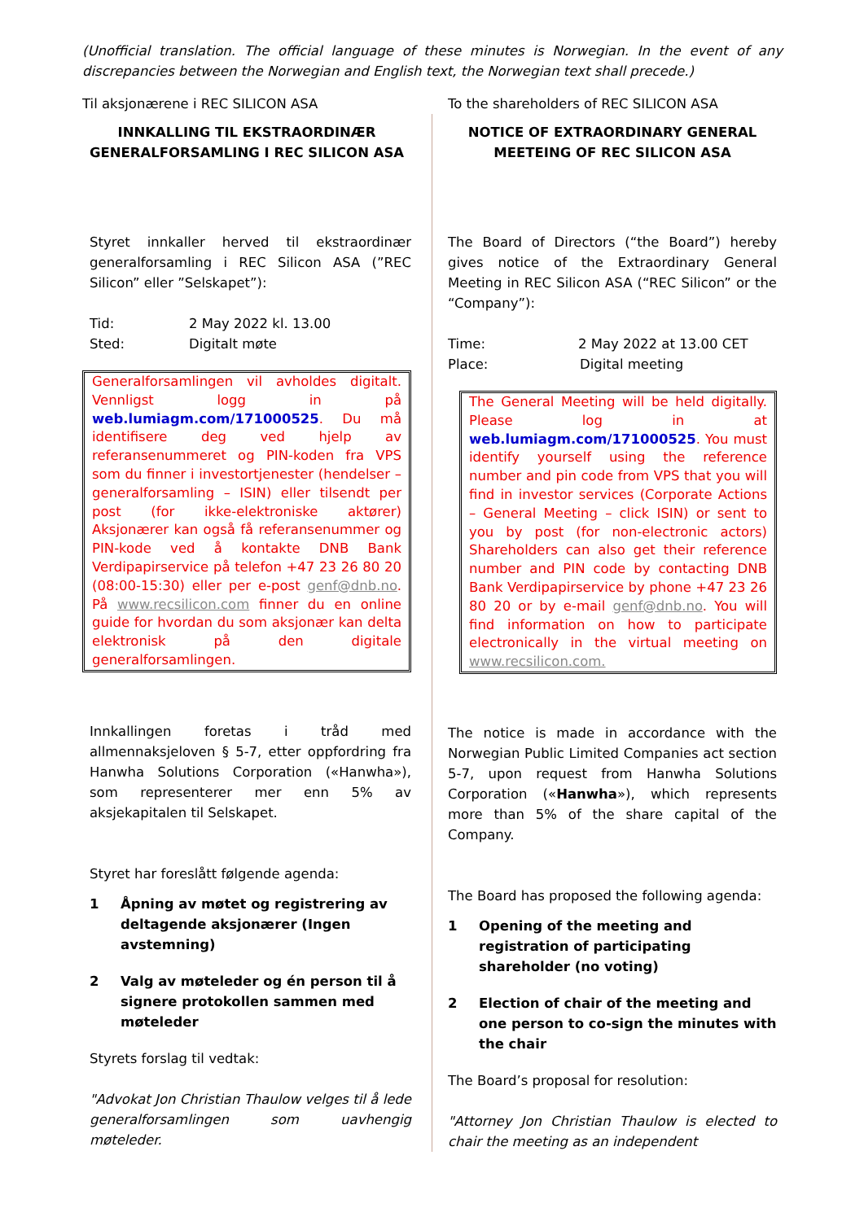(Unofficial translation. The official language of these minutes is Norwegian. In the event of any discrepancies between the Norwegian and English text, the Norwegian text shall precede.)
Til aksjonærene i REC SILICON ASA
INNKALLING TIL EKSTRAORDINÆR GENERALFORSAMLING I REC SILICON ASA
Styret innkaller herved til ekstraordinær generalforsamling i REC Silicon ASA (”REC Silicon” eller ”Selskapet”):
Tid: 2 May 2022 kl. 13.00
Sted: Digitalt møte
Generalforsamlingen vil avholdes digitalt. Vennligst logg in på web.lumiagm.com/171000525. Du må identifisere deg ved hjelp av referansenummeret og PIN-koden fra VPS som du finner i investortjenester (hendelser – generalforsamling – ISIN) eller tilsendt per post (for ikke-elektroniske aktører) Aksjonærer kan også få referansenummer og PIN-kode ved å kontakte DNB Bank Verdipapirservice på telefon +47 23 26 80 20 (08:00-15:30) eller per e-post genf@dnb.no. På www.recsilicon.com finner du en online guide for hvordan du som aksjonær kan delta elektronisk på den digitale generalforsamlingen.
Innkallingen foretas i tråd med allmennaksjeloven § 5-7, etter oppfordring fra Hanwha Solutions Corporation («Hanwha»), som representerer mer enn 5% av aksjekapitalen til Selskapet.
Styret har foreslått følgende agenda:
1 Åpning av møtet og registrering av deltagende aksjonærer (Ingen avstemning)
2 Valg av møteleder og én person til å signere protokollen sammen med møteleder
Styrets forslag til vedtak:
"Advokat Jon Christian Thaulow velges til å lede generalforsamlingen som uavhengig møteleder.
To the shareholders of REC SILICON ASA
NOTICE OF EXTRAORDINARY GENERAL MEETEING OF REC SILICON ASA
The Board of Directors (“the Board”) hereby gives notice of the Extraordinary General Meeting in REC Silicon ASA (“REC Silicon” or the “Company”):
Time: 2 May 2022 at 13.00 CET
Place: Digital meeting
The General Meeting will be held digitally. Please log in at web.lumiagm.com/171000525. You must identify yourself using the reference number and pin code from VPS that you will find in investor services (Corporate Actions – General Meeting – click ISIN) or sent to you by post (for non-electronic actors) Shareholders can also get their reference number and PIN code by contacting DNB Bank Verdipapirservice by phone +47 23 26 80 20 or by e-mail genf@dnb.no. You will find information on how to participate electronically in the virtual meeting on www.recsilicon.com.
The notice is made in accordance with the Norwegian Public Limited Companies act section 5-7, upon request from Hanwha Solutions Corporation («Hanwha»), which represents more than 5% of the share capital of the Company.
The Board has proposed the following agenda:
1 Opening of the meeting and registration of participating shareholder (no voting)
2 Election of chair of the meeting and one person to co-sign the minutes with the chair
The Board’s proposal for resolution:
"Attorney Jon Christian Thaulow is elected to chair the meeting as an independent